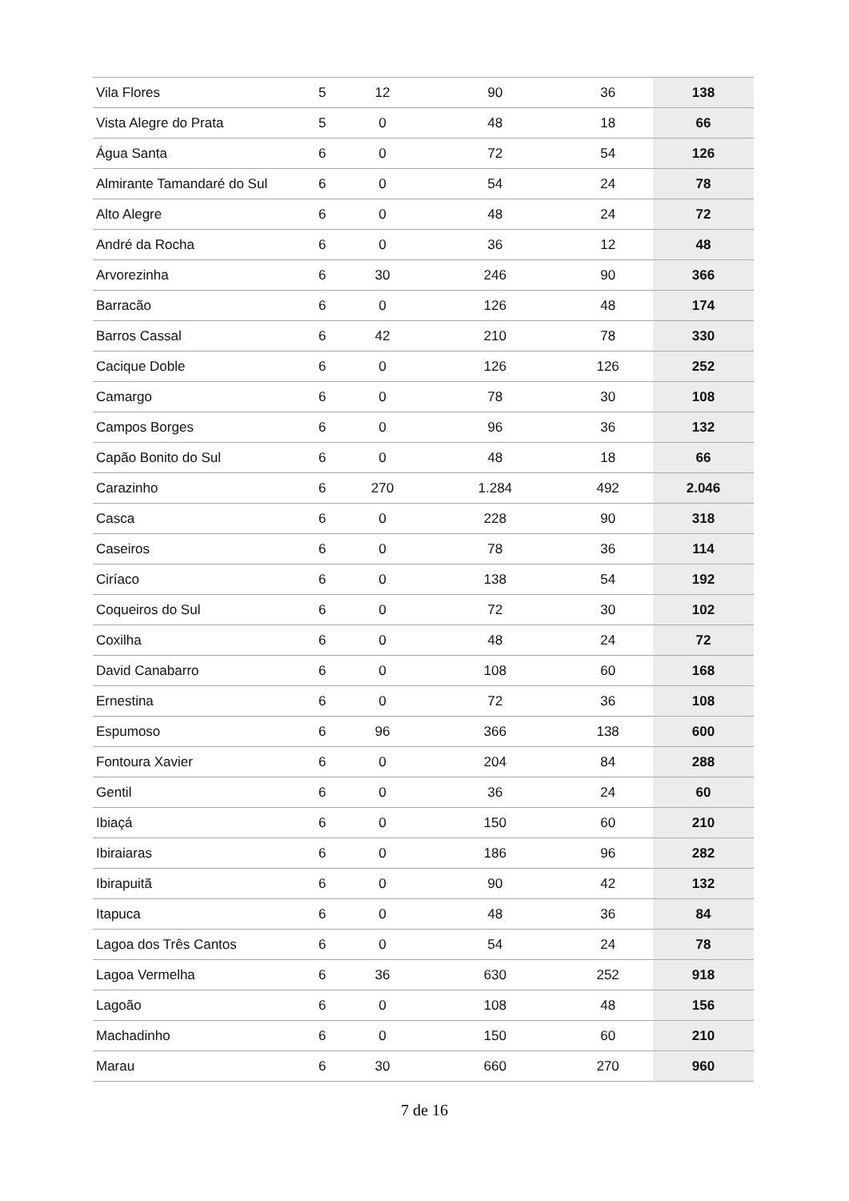| Vila Flores | 5 | 12 | 90 | 36 | 138 |
| Vista Alegre do Prata | 5 | 0 | 48 | 18 | 66 |
| Água Santa | 6 | 0 | 72 | 54 | 126 |
| Almirante Tamandaré do Sul | 6 | 0 | 54 | 24 | 78 |
| Alto Alegre | 6 | 0 | 48 | 24 | 72 |
| André da Rocha | 6 | 0 | 36 | 12 | 48 |
| Arvorezinha | 6 | 30 | 246 | 90 | 366 |
| Barracão | 6 | 0 | 126 | 48 | 174 |
| Barros Cassal | 6 | 42 | 210 | 78 | 330 |
| Cacique Doble | 6 | 0 | 126 | 126 | 252 |
| Camargo | 6 | 0 | 78 | 30 | 108 |
| Campos Borges | 6 | 0 | 96 | 36 | 132 |
| Capão Bonito do Sul | 6 | 0 | 48 | 18 | 66 |
| Carazinho | 6 | 270 | 1.284 | 492 | 2.046 |
| Casca | 6 | 0 | 228 | 90 | 318 |
| Caseiros | 6 | 0 | 78 | 36 | 114 |
| Ciríaco | 6 | 0 | 138 | 54 | 192 |
| Coqueiros do Sul | 6 | 0 | 72 | 30 | 102 |
| Coxilha | 6 | 0 | 48 | 24 | 72 |
| David Canabarro | 6 | 0 | 108 | 60 | 168 |
| Ernestina | 6 | 0 | 72 | 36 | 108 |
| Espumoso | 6 | 96 | 366 | 138 | 600 |
| Fontoura Xavier | 6 | 0 | 204 | 84 | 288 |
| Gentil | 6 | 0 | 36 | 24 | 60 |
| Ibiaçá | 6 | 0 | 150 | 60 | 210 |
| Ibiraiaras | 6 | 0 | 186 | 96 | 282 |
| Ibirapuitã | 6 | 0 | 90 | 42 | 132 |
| Itapuca | 6 | 0 | 48 | 36 | 84 |
| Lagoa dos Três Cantos | 6 | 0 | 54 | 24 | 78 |
| Lagoa Vermelha | 6 | 36 | 630 | 252 | 918 |
| Lagoão | 6 | 0 | 108 | 48 | 156 |
| Machadinho | 6 | 0 | 150 | 60 | 210 |
| Marau | 6 | 30 | 660 | 270 | 960 |
7 de 16